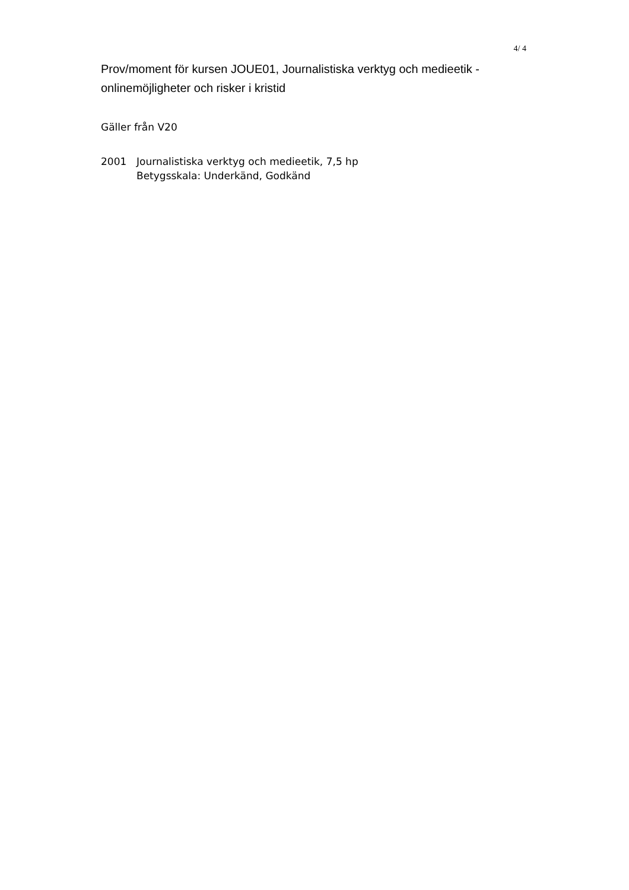4/ 4
Prov/moment för kursen JOUE01, Journalistiska verktyg och medieetik - onlinemöjligheter och risker i kristid
Gäller från V20
2001 Journalistiska verktyg och medieetik, 7,5 hp
Betygsskala: Underkänd, Godkänd